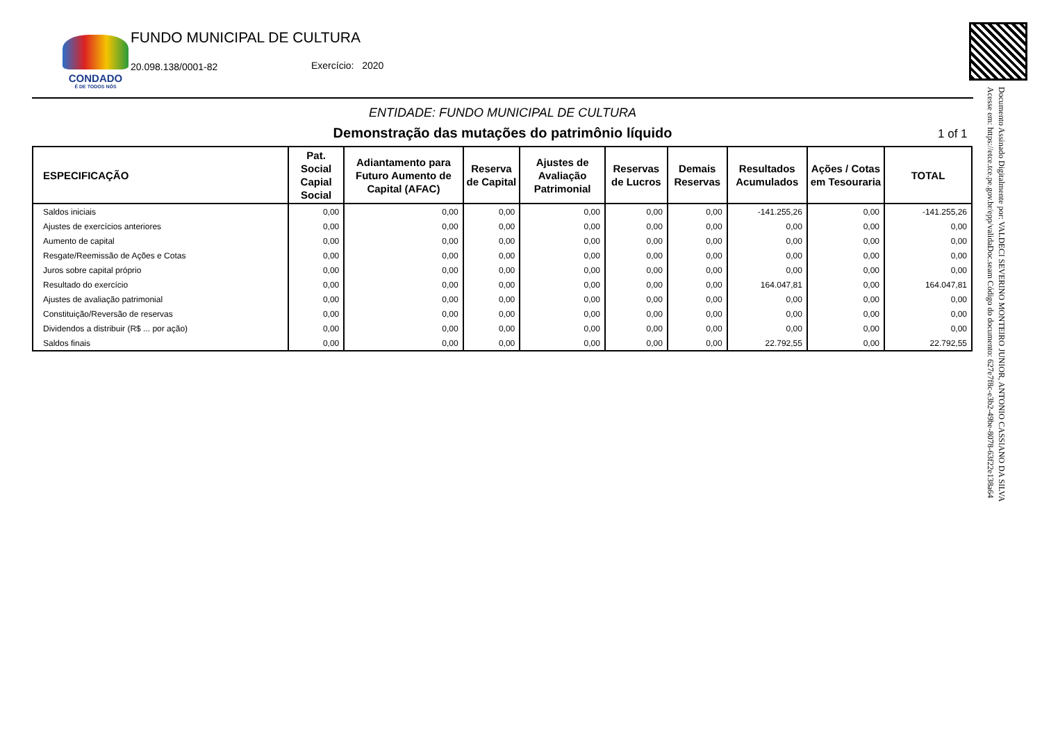CONDADO
É DE TODOS NÓS
FUNDO MUNICIPAL DE CULTURA
20.098.138/0001-82 Exercício: 2020
ENTIDADE: FUNDO MUNICIPAL DE CULTURA
Demonstração das mutações do patrimônio líquido 1 of 1
| ESPECIFICAÇÃO | Pat. Social Capial Social | Adiantamento para Futuro Aumento de Capital (AFAC) | Reserva de Capital | Ajustes de Avaliação Patrimonial | Reservas de Lucros | Demais Reservas | Resultados Acumulados | Ações / Cotas em Tesouraria | TOTAL |
| --- | --- | --- | --- | --- | --- | --- | --- | --- | --- |
| Saldos iniciais | 0,00 | 0,00 | 0,00 | 0,00 | 0,00 | 0,00 | -141.255,26 | 0,00 | -141.255,26 |
| Ajustes de exercícios anteriores | 0,00 | 0,00 | 0,00 | 0,00 | 0,00 | 0,00 | 0,00 | 0,00 | 0,00 |
| Aumento de capital | 0,00 | 0,00 | 0,00 | 0,00 | 0,00 | 0,00 | 0,00 | 0,00 | 0,00 |
| Resgate/Reemissão de Ações e Cotas | 0,00 | 0,00 | 0,00 | 0,00 | 0,00 | 0,00 | 0,00 | 0,00 | 0,00 |
| Juros sobre capital próprio | 0,00 | 0,00 | 0,00 | 0,00 | 0,00 | 0,00 | 0,00 | 0,00 | 0,00 |
| Resultado do exercício | 0,00 | 0,00 | 0,00 | 0,00 | 0,00 | 0,00 | 164.047,81 | 0,00 | 164.047,81 |
| Ajustes de avaliação patrimonial | 0,00 | 0,00 | 0,00 | 0,00 | 0,00 | 0,00 | 0,00 | 0,00 | 0,00 |
| Constituição/Reversão de reservas | 0,00 | 0,00 | 0,00 | 0,00 | 0,00 | 0,00 | 0,00 | 0,00 | 0,00 |
| Dividendos a distribuir (R$ ... por ação) | 0,00 | 0,00 | 0,00 | 0,00 | 0,00 | 0,00 | 0,00 | 0,00 | 0,00 |
| Saldos finais | 0,00 | 0,00 | 0,00 | 0,00 | 0,00 | 0,00 | 22.792,55 | 0,00 | 22.792,55 |
Documento Assinado Digitalmente por: VALDECI SEVERINO MONTEIRO JUNIOR, ANTONIO CASSIANO DA SILVA
Acesse em: https://etce.tce.pe.gov.br/epp/validaDoc.seam Código do documento: 627e7f8c-e3b2-49be-8078-63f22e138a64